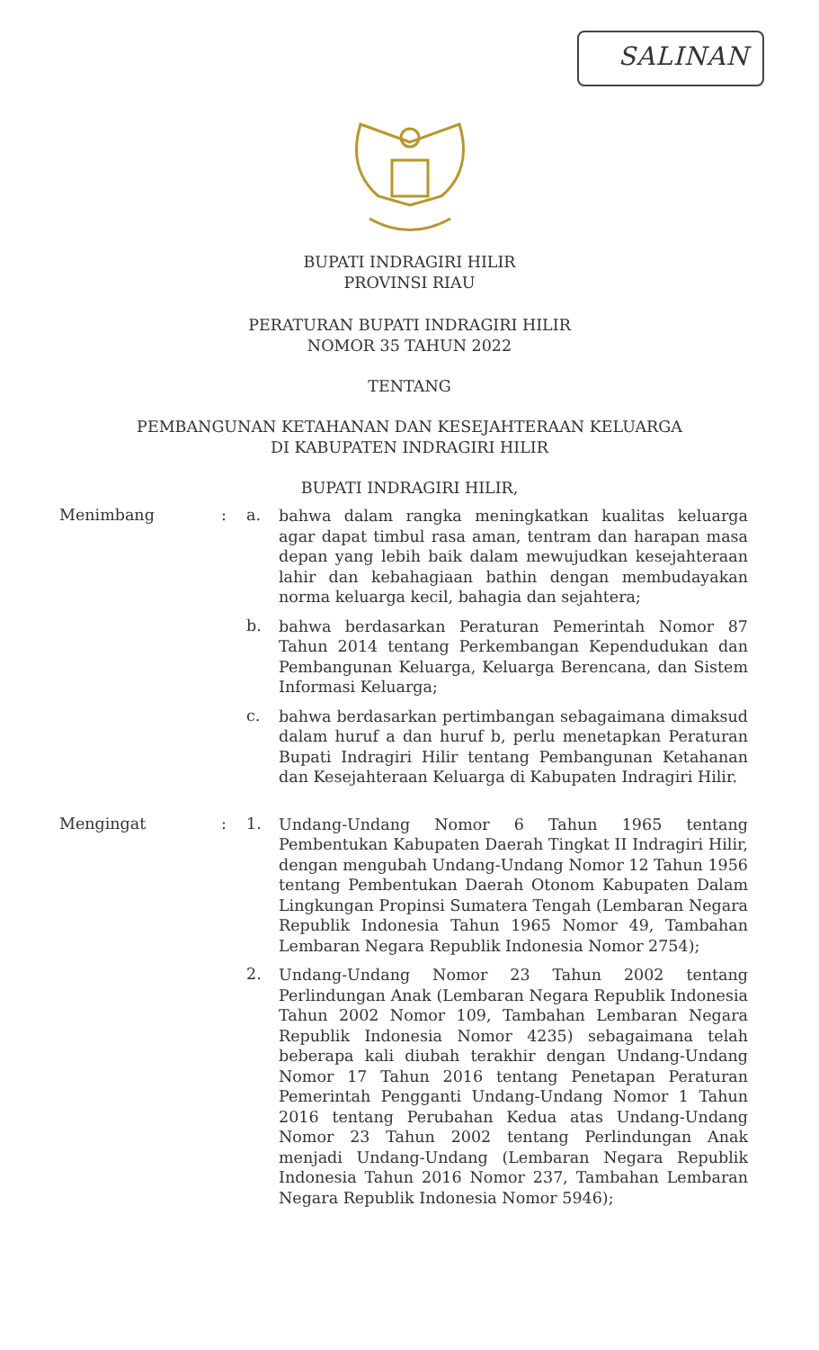SALINAN
BUPATI INDRAGIRI HILIR
PROVINSI RIAU
PERATURAN BUPATI INDRAGIRI HILIR
NOMOR 35 TAHUN 2022
TENTANG
PEMBANGUNAN KETAHANAN DAN KESEJAHTERAAN KELUARGA
DI KABUPATEN INDRAGIRI HILIR
BUPATI INDRAGIRI HILIR,
Menimbang : a.
bahwa dalam rangka meningkatkan kualitas keluarga agar dapat timbul rasa aman, tentram dan harapan masa depan yang lebih baik dalam mewujudkan kesejahteraan lahir dan kebahagiaan bathin dengan membudayakan norma keluarga kecil, bahagia dan sejahtera;
b.
bahwa berdasarkan Peraturan Pemerintah Nomor 87 Tahun 2014 tentang Perkembangan Kependudukan dan Pembangunan Keluarga, Keluarga Berencana, dan Sistem Informasi Keluarga;
c.
bahwa berdasarkan pertimbangan sebagaimana dimaksud dalam huruf a dan huruf b, perlu menetapkan Peraturan Bupati Indragiri Hilir tentang Pembangunan Ketahanan dan Kesejahteraan Keluarga di Kabupaten Indragiri Hilir.
Mengingat : 1.
Undang-Undang Nomor 6 Tahun 1965 tentang Pembentukan Kabupaten Daerah Tingkat II Indragiri Hilir, dengan mengubah Undang-Undang Nomor 12 Tahun 1956 tentang Pembentukan Daerah Otonom Kabupaten Dalam Lingkungan Propinsi Sumatera Tengah (Lembaran Negara Republik Indonesia Tahun 1965 Nomor 49, Tambahan Lembaran Negara Republik Indonesia Nomor 2754);
2.
Undang-Undang Nomor 23 Tahun 2002 tentang Perlindungan Anak (Lembaran Negara Republik Indonesia Tahun 2002 Nomor 109, Tambahan Lembaran Negara Republik Indonesia Nomor 4235) sebagaimana telah beberapa kali diubah terakhir dengan Undang-Undang Nomor 17 Tahun 2016 tentang Penetapan Peraturan Pemerintah Pengganti Undang-Undang Nomor 1 Tahun 2016 tentang Perubahan Kedua atas Undang-Undang Nomor 23 Tahun 2002 tentang Perlindungan Anak menjadi Undang-Undang (Lembaran Negara Republik Indonesia Tahun 2016 Nomor 237, Tambahan Lembaran Negara Republik Indonesia Nomor 5946);